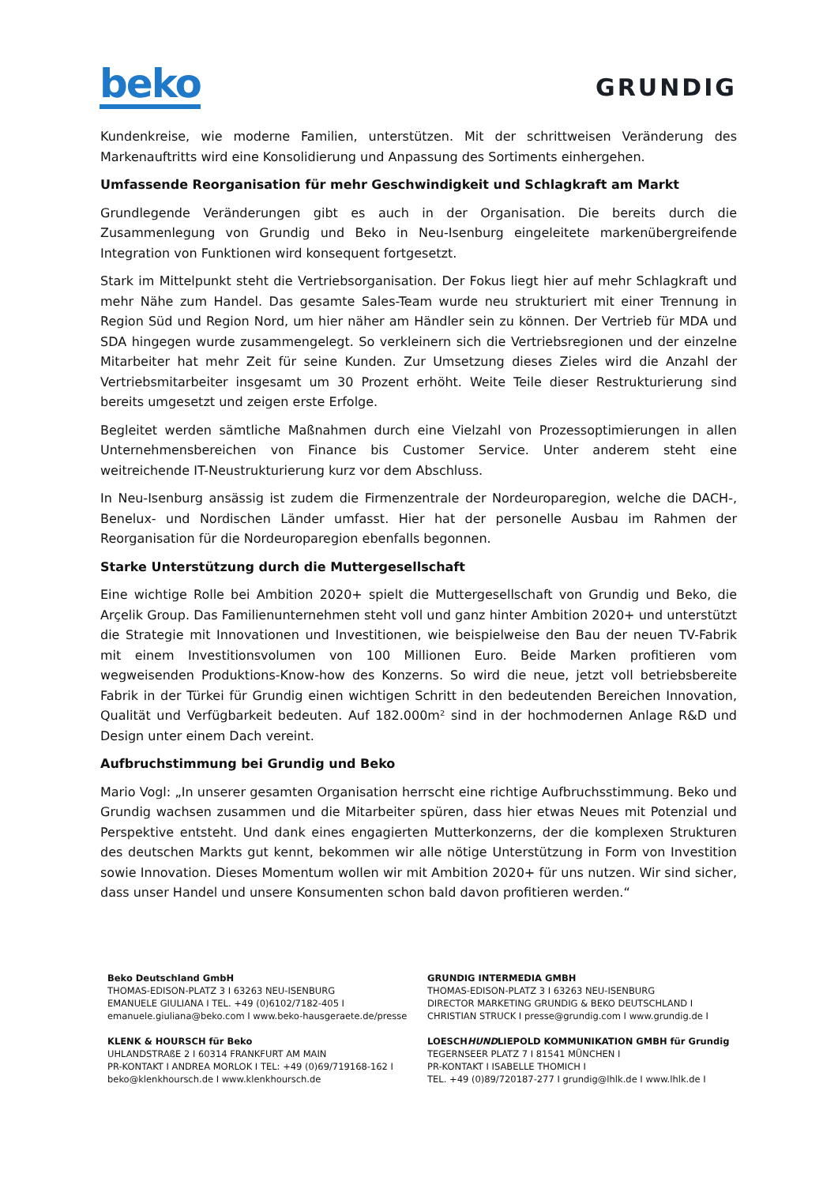beko
GRUNDIG
Kundenkreise, wie moderne Familien, unterstützen. Mit der schrittweisen Veränderung des Markenauftritts wird eine Konsolidierung und Anpassung des Sortiments einhergehen.
Umfassende Reorganisation für mehr Geschwindigkeit und Schlagkraft am Markt
Grundlegende Veränderungen gibt es auch in der Organisation. Die bereits durch die Zusammenlegung von Grundig und Beko in Neu-Isenburg eingeleitete markenübergreifende Integration von Funktionen wird konsequent fortgesetzt.
Stark im Mittelpunkt steht die Vertriebsorganisation. Der Fokus liegt hier auf mehr Schlagkraft und mehr Nähe zum Handel. Das gesamte Sales-Team wurde neu strukturiert mit einer Trennung in Region Süd und Region Nord, um hier näher am Händler sein zu können. Der Vertrieb für MDA und SDA hingegen wurde zusammengelegt. So verkleinern sich die Vertriebsregionen und der einzelne Mitarbeiter hat mehr Zeit für seine Kunden. Zur Umsetzung dieses Zieles wird die Anzahl der Vertriebsmitarbeiter insgesamt um 30 Prozent erhöht. Weite Teile dieser Restrukturierung sind bereits umgesetzt und zeigen erste Erfolge.
Begleitet werden sämtliche Maßnahmen durch eine Vielzahl von Prozessoptimierungen in allen Unternehmensbereichen von Finance bis Customer Service. Unter anderem steht eine weitreichende IT-Neustrukturierung kurz vor dem Abschluss.
In Neu-Isenburg ansässig ist zudem die Firmenzentrale der Nordeuroparegion, welche die DACH-, Benelux- und Nordischen Länder umfasst. Hier hat der personelle Ausbau im Rahmen der Reorganisation für die Nordeuroparegion ebenfalls begonnen.
Starke Unterstützung durch die Muttergesellschaft
Eine wichtige Rolle bei Ambition 2020+ spielt die Muttergesellschaft von Grundig und Beko, die Arçelik Group. Das Familienunternehmen steht voll und ganz hinter Ambition 2020+ und unterstützt die Strategie mit Innovationen und Investitionen, wie beispielweise den Bau der neuen TV-Fabrik mit einem Investitionsvolumen von 100 Millionen Euro. Beide Marken profitieren vom wegweisenden Produktions-Know-how des Konzerns. So wird die neue, jetzt voll betriebsbereite Fabrik in der Türkei für Grundig einen wichtigen Schritt in den bedeutenden Bereichen Innovation, Qualität und Verfügbarkeit bedeuten. Auf 182.000m² sind in der hochmodernen Anlage R&D und Design unter einem Dach vereint.
Aufbruchstimmung bei Grundig und Beko
Mario Vogl: „In unserer gesamten Organisation herrscht eine richtige Aufbruchsstimmung. Beko und Grundig wachsen zusammen und die Mitarbeiter spüren, dass hier etwas Neues mit Potenzial und Perspektive entsteht. Und dank eines engagierten Mutterkonzerns, der die komplexen Strukturen des deutschen Markts gut kennt, bekommen wir alle nötige Unterstützung in Form von Investition sowie Innovation. Dieses Momentum wollen wir mit Ambition 2020+ für uns nutzen. Wir sind sicher, dass unser Handel und unsere Konsumenten schon bald davon profitieren werden.“
Beko Deutschland GmbH
THOMAS-EDISON-PLATZ 3 I 63263 NEU-ISENBURG
EMANUELE GIULIANA I TEL. +49 (0)6102/7182-405 I
emanuele.giuliana@beko.com I www.beko-hausgeraete.de/presse
GRUNDIG INTERMEDIA GMBH
THOMAS-EDISON-PLATZ 3 I 63263 NEU-ISENBURG
DIRECTOR MARKETING GRUNDIG & BEKO DEUTSCHLAND I
CHRISTIAN STRUCK I presse@grundig.com I www.grundig.de I
KLENK & HOURSCH für Beko
UHLANDSTRAßE 2 I 60314 FRANKFURT AM MAIN
PR-KONTAKT I ANDREA MORLOK I TEL: +49 (0)69/719168-162 I
beko@klenkhoursch.de I www.klenkhoursch.de
LOESCHHUNDLIEPOLD KOMMUNIKATION GMBH für Grundig
TEGERNSEER PLATZ 7 I 81541 MÜNCHEN I
PR-KONTAKT I ISABELLE THOMICH I
TEL. +49 (0)89/720187-277 I grundig@lhlk.de I www.lhlk.de I